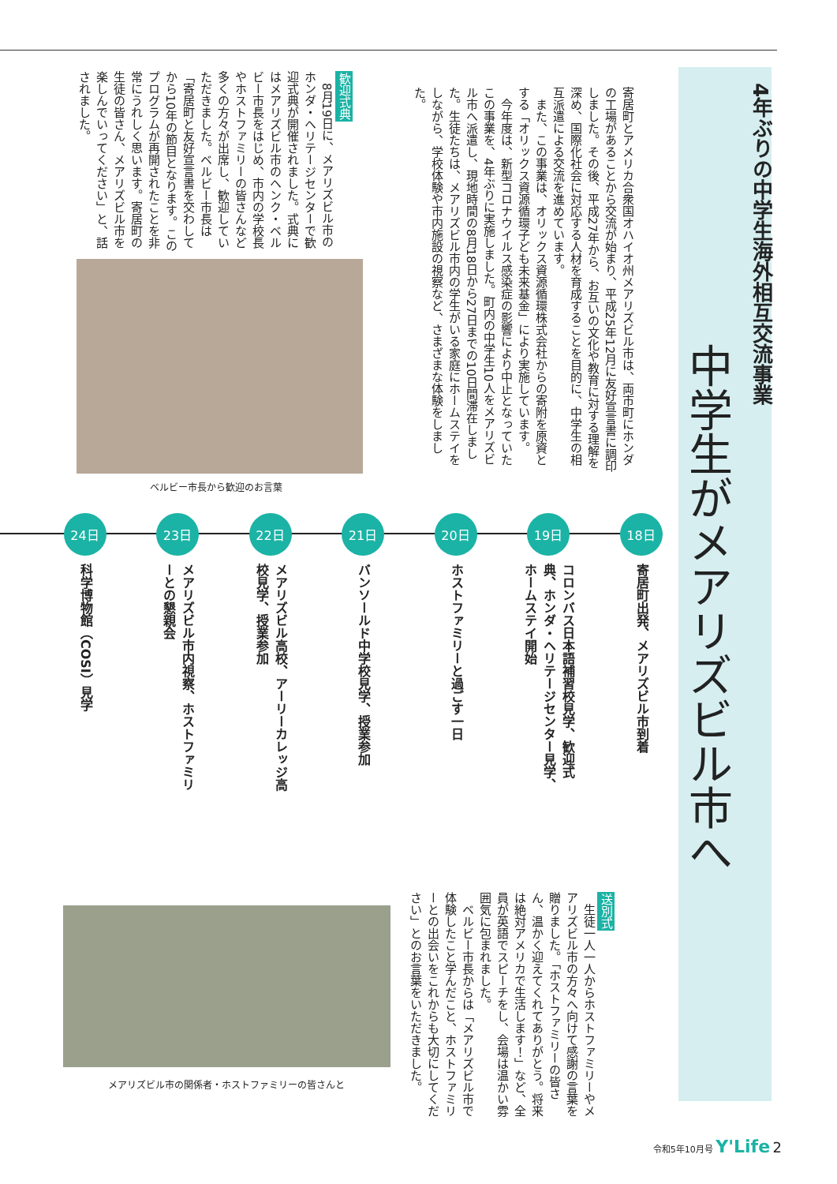4年ぶりの中学生海外相互交流事業
中学生がメアリズビル市へ
寄居町とアメリカ合衆国オハイオ州メアリズビル市は、両市町にホンダの工場があることから交流が始まり、平成25年12月に友好宣言書に調印しました。その後、平成27年から、お互いの文化や教育に対する理解を深め、国際化社会に対応する人材を育成することを目的に、中学生の相互派遣による交流を進めています。
　また、この事業は、オリックス資源循環株式会社からの寄附を原資とする「オリックス資源循環子ども未来基金」により実施しています。
　今年度は、新型コロナウイルス感染症の影響により中止となっていたこの事業を、4年ぶりに実施しました。町内の中学生10人をメアリズビル市へ派遣し、現地時間の8月18日から27日までの10日間滞在しました。生徒たちは、メアリズビル市内の学生がいる家庭にホームステイをしながら、学校体験や市内施設の視察など、さまざまな体験をしました。
歓迎式典
　8月19日に、メアリズビル市のホンダ・ヘリテージセンターで歓迎式典が開催されました。式典にはメアリズビル市のヘンク・ベルビー市長をはじめ、市内の学校長やホストファミリーの皆さんなど多くの方々が出席し、歓迎していただきました。ベルビー市長は「寄居町と友好宣言書を交わしてから10年の節目となります。このプログラムが再開されたことを非常にうれしく思います。寄居町の生徒の皆さん、メアリズビル市を楽しんでいってください」と、話されました。
ベルビー市長から歓迎のお言葉
18日
寄居町出発、メアリズビル市到着
19日
コロンバス日本語補習校見学、歓迎式典、ホンダ・ヘリテージセンター見学、ホームステイ開始
20日
ホストファミリーと過ごす一日
21日
バンソールド中学校見学、授業参加
22日
メアリズビル高校、アーリーカレッジ高校見学、授業参加
23日
メアリズビル市内視察、ホストファミリーとの懇親会
24日
科学博物館（COSI）見学
送別式
　生徒一人一人からホストファミリーやメアリズビル市の方々へ向けて感謝の言葉を贈りました。「ホストファミリーの皆さん、温かく迎えてくれてありがとう。将来は絶対アメリカで生活します！」など、全員が英語でスピーチをし、会場は温かい雰囲気に包まれました。
　ベルビー市長からは「メアリズビル市で体験したこと学んだこと、ホストファミリーとの出会いをこれからも大切にしてください」とのお言葉をいただきました。
メアリズビル市の関係者・ホストファミリーの皆さんと
令和5年10月号 Y'Life 2